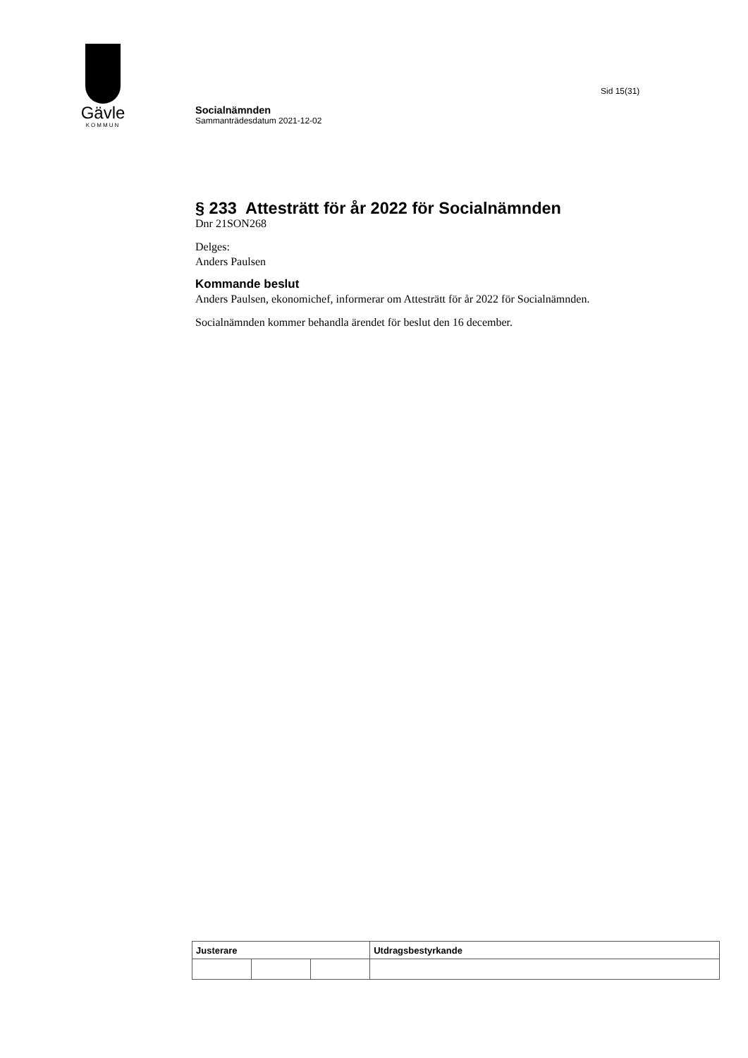Gävle
KOMMUN
Sid 15(31)
Socialnämnden
Sammanträdesdatum 2021-12-02
§ 233 Attesträtt för år 2022 för Socialnämnden
Dnr 21SON268
Delges:
Anders Paulsen
Kommande beslut
Anders Paulsen, ekonomichef, informerar om Attesträtt för år 2022 för Socialnämnden.
Socialnämnden kommer behandla ärendet för beslut den 16 december.
| Justerare | | | Utdragsbestyrkande |
| --- | --- | --- | --- |